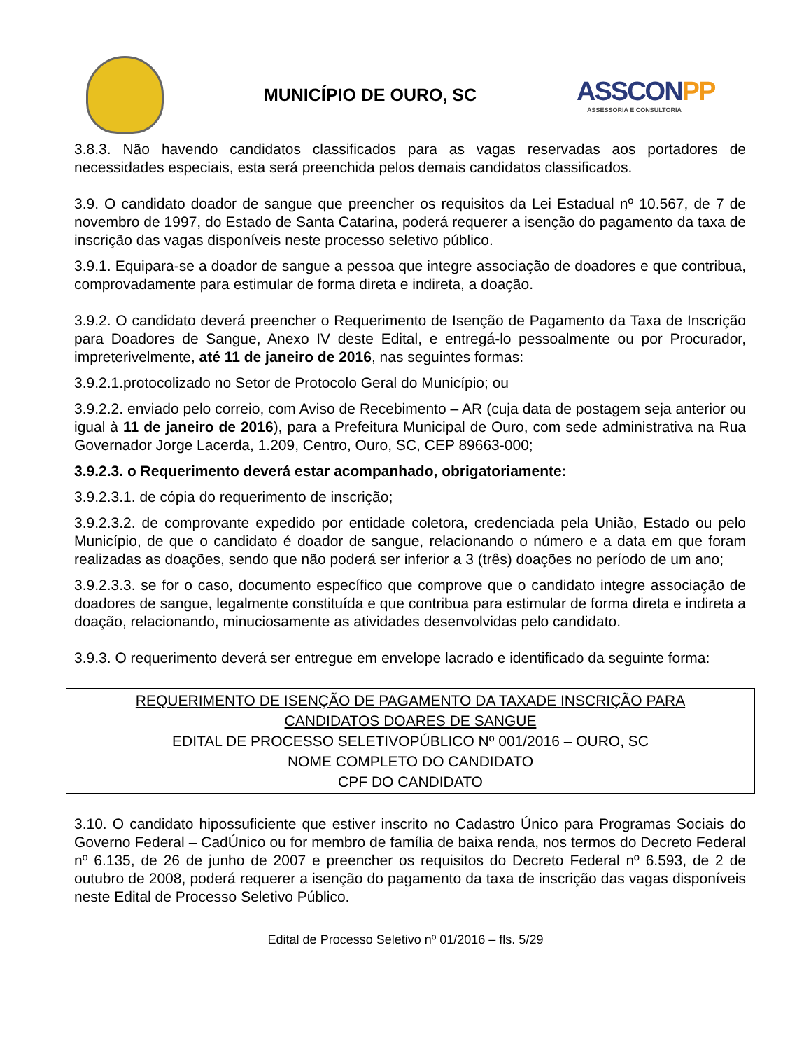MUNICÍPIO DE OURO, SC
ASSCONPP
ASSESSORIA E CONSULTORIA
3.8.3. Não havendo candidatos classificados para as vagas reservadas aos portadores de necessidades especiais, esta será preenchida pelos demais candidatos classificados.
3.9. O candidato doador de sangue que preencher os requisitos da Lei Estadual nº 10.567, de 7 de novembro de 1997, do Estado de Santa Catarina, poderá requerer a isenção do pagamento da taxa de inscrição das vagas disponíveis neste processo seletivo público.
3.9.1. Equipara-se a doador de sangue a pessoa que integre associação de doadores e que contribua, comprovadamente para estimular de forma direta e indireta, a doação.
3.9.2. O candidato deverá preencher o Requerimento de Isenção de Pagamento da Taxa de Inscrição para Doadores de Sangue, Anexo IV deste Edital, e entregá-lo pessoalmente ou por Procurador, impreterivelmente, até 11 de janeiro de 2016, nas seguintes formas:
3.9.2.1.protocolizado no Setor de Protocolo Geral do Município; ou
3.9.2.2. enviado pelo correio, com Aviso de Recebimento – AR (cuja data de postagem seja anterior ou igual à 11 de janeiro de 2016), para a Prefeitura Municipal de Ouro, com sede administrativa na Rua Governador Jorge Lacerda, 1.209, Centro, Ouro, SC, CEP 89663-000;
3.9.2.3. o Requerimento deverá estar acompanhado, obrigatoriamente:
3.9.2.3.1. de cópia do requerimento de inscrição;
3.9.2.3.2. de comprovante expedido por entidade coletora, credenciada pela União, Estado ou pelo Município, de que o candidato é doador de sangue, relacionando o número e a data em que foram realizadas as doações, sendo que não poderá ser inferior a 3 (três) doações no período de um ano;
3.9.2.3.3. se for o caso, documento específico que comprove que o candidato integre associação de doadores de sangue, legalmente constituída e que contribua para estimular de forma direta e indireta a doação, relacionando, minuciosamente as atividades desenvolvidas pelo candidato.
3.9.3. O requerimento deverá ser entregue em envelope lacrado e identificado da seguinte forma:
REQUERIMENTO DE ISENÇÃO DE PAGAMENTO DA TAXADE INSCRIÇÃO PARA
CANDIDATOS DOARES DE SANGUE
EDITAL DE PROCESSO SELETIVOPÚBLICO Nº 001/2016 – OURO, SC
NOME COMPLETO DO CANDIDATO
CPF DO CANDIDATO
3.10. O candidato hipossuficiente que estiver inscrito no Cadastro Único para Programas Sociais do Governo Federal – CadÚnico ou for membro de família de baixa renda, nos termos do Decreto Federal nº 6.135, de 26 de junho de 2007 e preencher os requisitos do Decreto Federal nº 6.593, de 2 de outubro de 2008, poderá requerer a isenção do pagamento da taxa de inscrição das vagas disponíveis neste Edital de Processo Seletivo Público.
Edital de Processo Seletivo nº 01/2016 – fls. 5/29